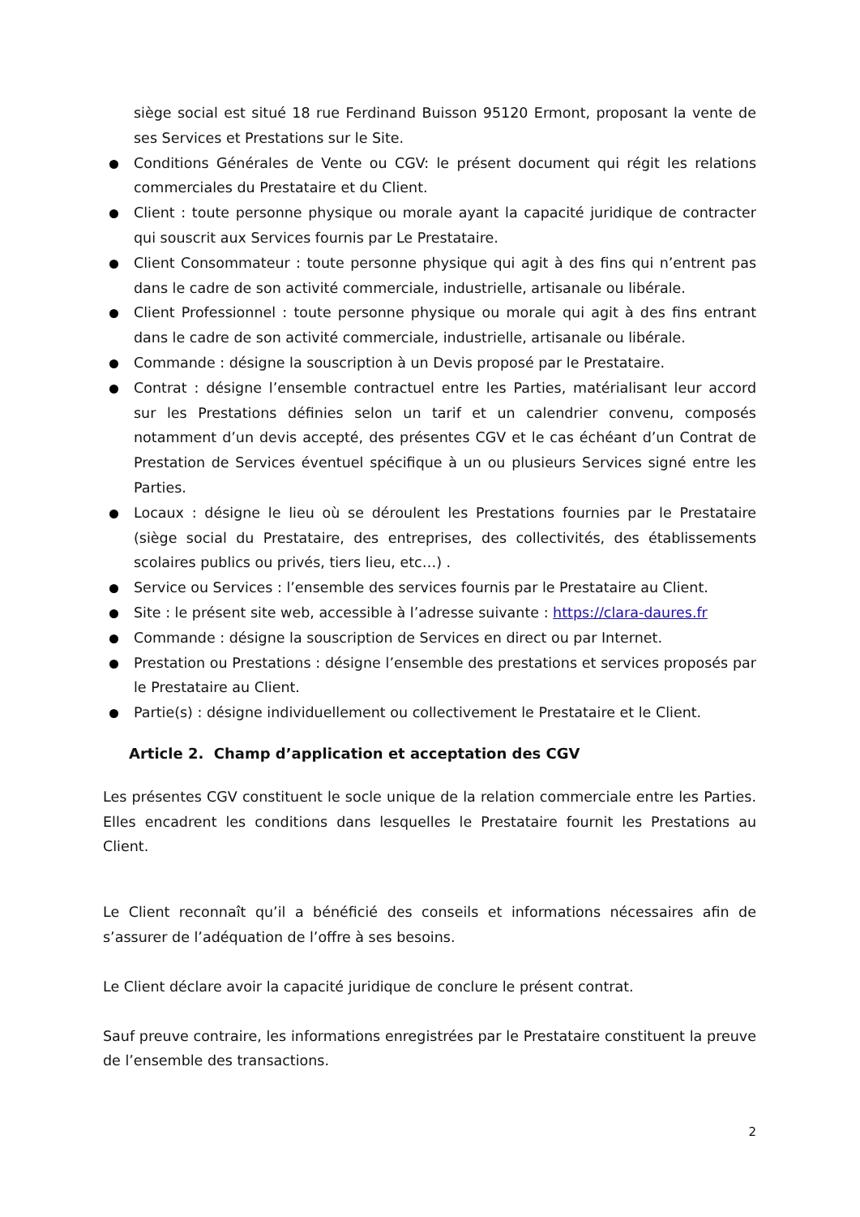siège social est situé 18 rue Ferdinand Buisson 95120 Ermont, proposant la vente de ses Services et Prestations sur le Site.
Conditions Générales de Vente ou CGV: le présent document qui régit les relations commerciales du Prestataire et du Client.
Client : toute personne physique ou morale ayant la capacité juridique de contracter qui souscrit aux Services fournis par Le Prestataire.
Client Consommateur : toute personne physique qui agit à des fins qui n’entrent pas dans le cadre de son activité commerciale, industrielle, artisanale ou libérale.
Client Professionnel : toute personne physique ou morale qui agit à des fins entrant dans le cadre de son activité commerciale, industrielle, artisanale ou libérale.
Commande : désigne la souscription à un Devis proposé par le Prestataire.
Contrat : désigne l’ensemble contractuel entre les Parties, matérialisant leur accord sur les Prestations définies selon un tarif et un calendrier convenu, composés notamment d’un devis accepté, des présentes CGV et le cas échéant d’un Contrat de Prestation de Services éventuel spécifique à un ou plusieurs Services signé entre les Parties.
Locaux : désigne le lieu où se déroulent les Prestations fournies par le Prestataire (siège social du Prestataire, des entreprises, des collectivités, des établissements scolaires publics ou privés, tiers lieu, etc…) .
Service ou Services : l’ensemble des services fournis par le Prestataire au Client.
Site : le présent site web, accessible à l’adresse suivante : https://clara-daures.fr
Commande : désigne la souscription de Services en direct ou par Internet.
Prestation ou Prestations : désigne l’ensemble des prestations et services proposés par le Prestataire au Client.
Partie(s) : désigne individuellement ou collectivement le Prestataire et le Client.
Article 2. Champ d’application et acceptation des CGV
Les présentes CGV constituent le socle unique de la relation commerciale entre les Parties. Elles encadrent les conditions dans lesquelles le Prestataire fournit les Prestations au Client.
Le Client reconnaît qu’il a bénéficié des conseils et informations nécessaires afin de s’assurer de l’adéquation de l’offre à ses besoins.
Le Client déclare avoir la capacité juridique de conclure le présent contrat.
Sauf preuve contraire, les informations enregistrées par le Prestataire constituent la preuve de l’ensemble des transactions.
2